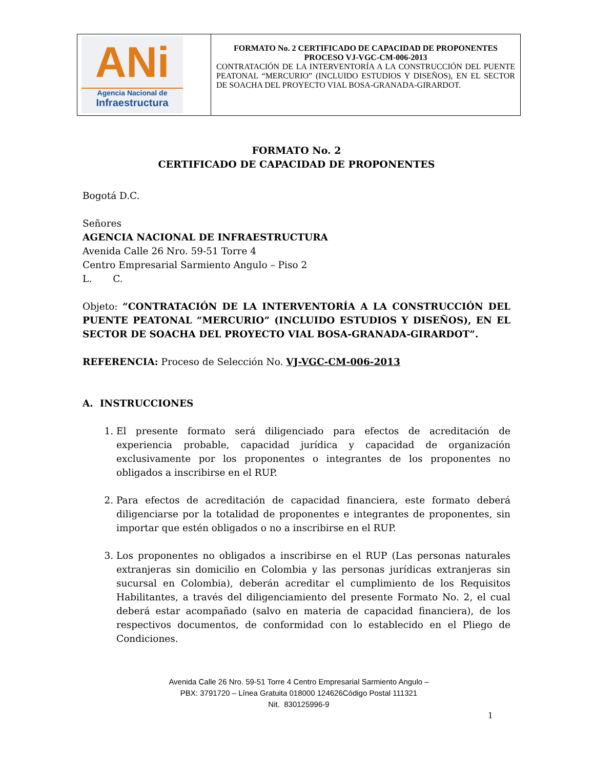| ANi Agencia Nacional de Infraestructura | FORMATO No. 2 CERTIFICADO DE CAPACIDAD DE PROPONENTES PROCESO VJ-VGC-CM-006-2013 CONTRATACIÓN DE LA INTERVENTORÍA A LA CONSTRUCCIÓN DEL PUENTE PEATONAL “MERCURIO” (INCLUIDO ESTUDIOS Y DISEÑOS), EN EL SECTOR DE SOACHA DEL PROYECTO VIAL BOSA-GRANADA-GIRARDOT. |
FORMATO No. 2
CERTIFICADO DE CAPACIDAD DE PROPONENTES
Bogotá D.C.
Señores
AGENCIA NACIONAL DE INFRAESTRUCTURA
Avenida Calle 26 Nro. 59-51 Torre 4
Centro Empresarial Sarmiento Angulo – Piso 2
L. C.
Objeto: “CONTRATACIÓN DE LA INTERVENTORÍA A LA CONSTRUCCIÓN DEL PUENTE PEATONAL “MERCURIO” (INCLUIDO ESTUDIOS Y DISEÑOS), EN EL SECTOR DE SOACHA DEL PROYECTO VIAL BOSA-GRANADA-GIRARDOT”.
REFERENCIA: Proceso de Selección No. VJ-VGC-CM-006-2013
A. INSTRUCCIONES
1. El presente formato será diligenciado para efectos de acreditación de experiencia probable, capacidad jurídica y capacidad de organización exclusivamente por los proponentes o integrantes de los proponentes no obligados a inscribirse en el RUP.
2. Para efectos de acreditación de capacidad financiera, este formato deberá diligenciarse por la totalidad de proponentes e integrantes de proponentes, sin importar que estén obligados o no a inscribirse en el RUP.
3. Los proponentes no obligados a inscribirse en el RUP (Las personas naturales extranjeras sin domicilio en Colombia y las personas jurídicas extranjeras sin sucursal en Colombia), deberán acreditar el cumplimiento de los Requisitos Habilitantes, a través del diligenciamiento del presente Formato No. 2, el cual deberá estar acompañado (salvo en materia de capacidad financiera), de los respectivos documentos, de conformidad con lo establecido en el Pliego de Condiciones.
Avenida Calle 26 Nro. 59-51 Torre 4 Centro Empresarial Sarmiento Angulo –
PBX: 3791720 – Línea Gratuita 018000 124626Código Postal 111321
Nit. 830125996-9
1